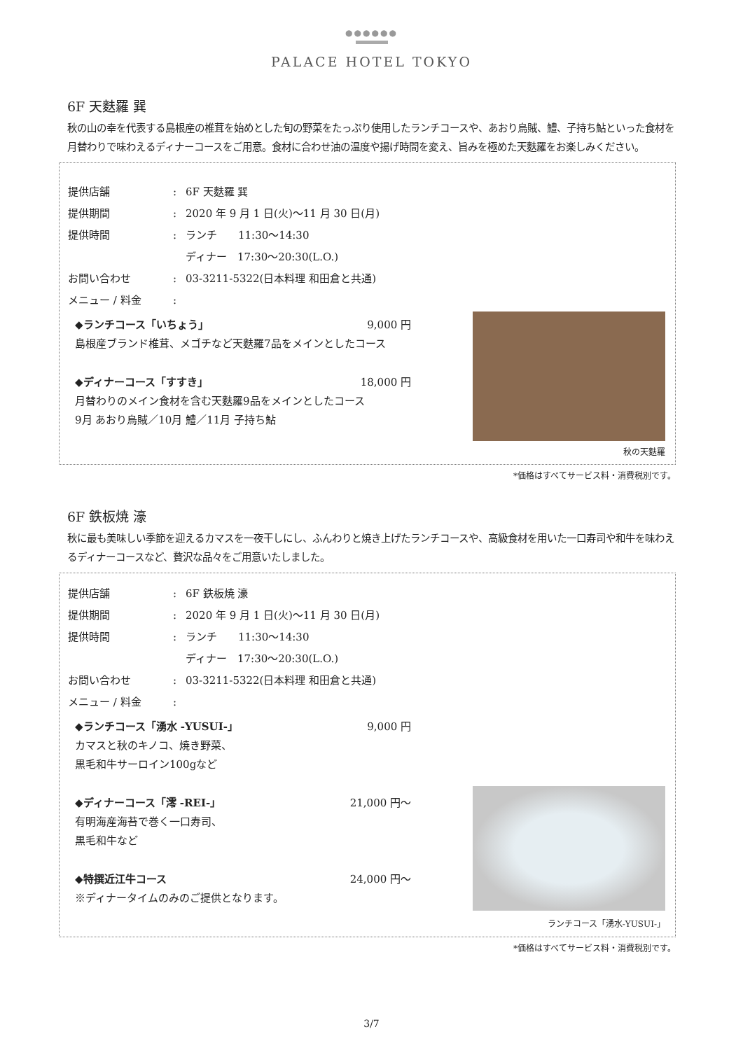●●●●●●
PALACE HOTEL TOKYO
6F 天麩羅 巽
秋の山の幸を代表する島根産の椎茸を始めとした旬の野菜をたっぷり使用したランチコースや、あおり烏賊、鱧、子持ち鮎といった食材を月替わりで味わえるディナーコースをご用意。食材に合わせ油の温度や揚げ時間を変え、旨みを極めた天麩羅をお楽しみください。
提供店舗: 6F 天麩羅 巽
提供期間: 2020 年 9 月 1 日(火)～11 月 30 日(月)
提供時間: ランチ　　11:30～14:30
ディナー　17:30～20:30(L.O.)
お問い合わせ: 03-3211-5322(日本料理 和田倉と共通)
メニュー / 料金:
◆ランチコース「いちょう」 9,000 円
島根産ブランド椎茸、メゴチなど天麩羅7品をメインとしたコース
◆ディナーコース「すすき」 18,000 円
月替わりのメイン食材を含む天麩羅9品をメインとしたコース
9月 あおり烏賊／10月 鱧／11月 子持ち鮎
秋の天麩羅
*価格はすべてサービス料・消費税別です。
6F 鉄板焼 濠
秋に最も美味しい季節を迎えるカマスを一夜干しにし、ふんわりと焼き上げたランチコースや、高級食材を用いた一口寿司や和牛を味わえるディナーコースなど、贅沢な品々をご用意いたしました。
提供店舗: 6F 鉄板焼 濠
提供期間: 2020 年 9 月 1 日(火)～11 月 30 日(月)
提供時間: ランチ　　11:30～14:30
ディナー　17:30～20:30(L.O.)
お問い合わせ: 03-3211-5322(日本料理 和田倉と共通)
メニュー / 料金:
◆ランチコース「湧水 -YUSUI-」 9,000 円
カマスと秋のキノコ、焼き野菜、
黒毛和牛サーロイン100gなど
◆ディナーコース「澪 -REI-」 21,000 円～
有明海産海苔で巻く一口寿司、
黒毛和牛など
◆特撰近江牛コース 24,000 円～
※ディナータイムのみのご提供となります。
ランチコース「湧水-YUSUI-」
*価格はすべてサービス料・消費税別です。
3/7